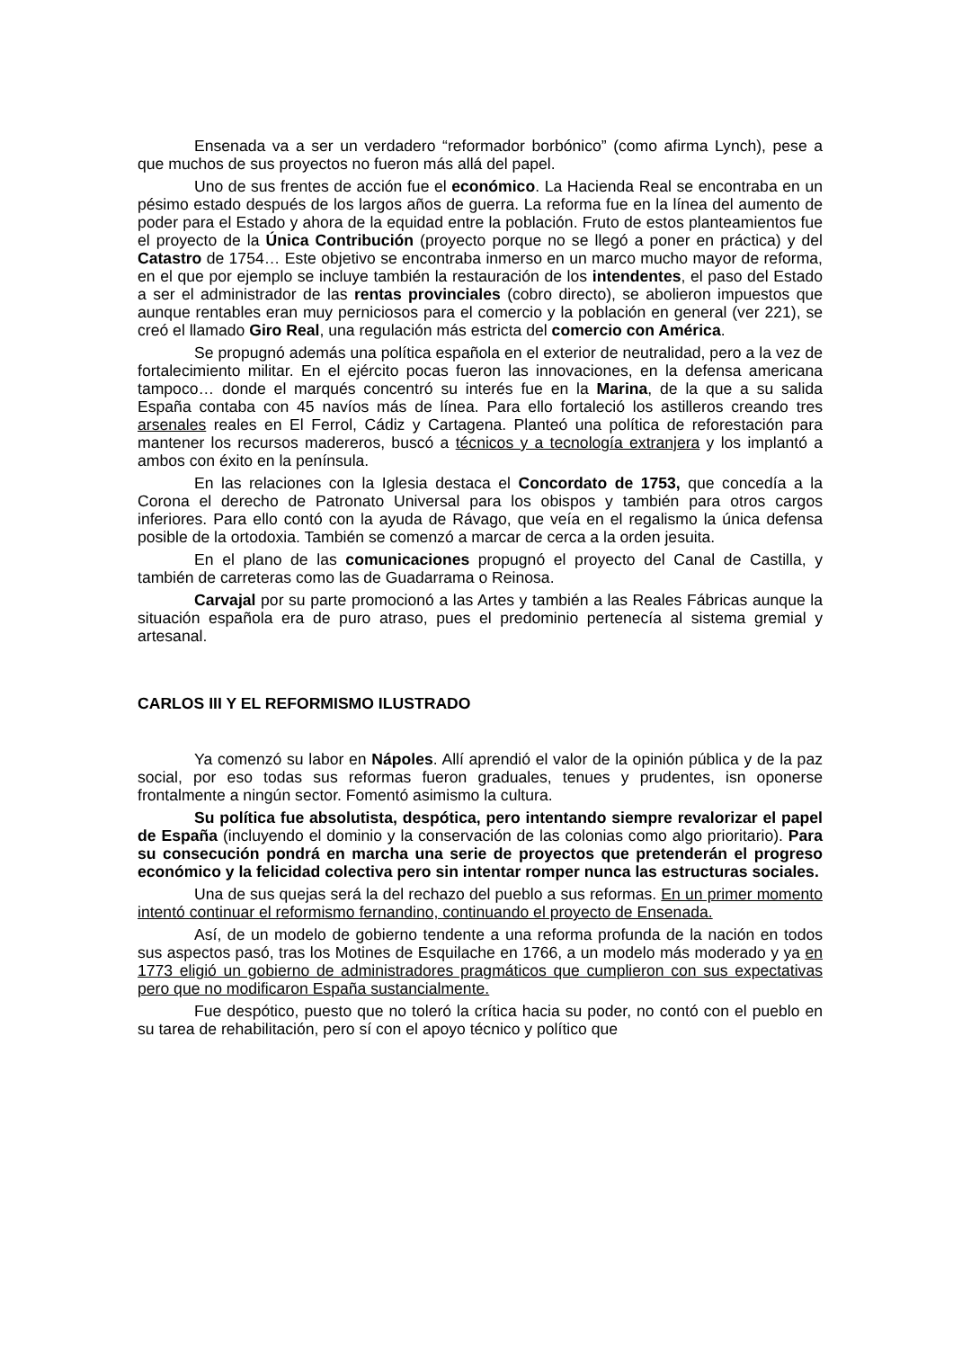Ensenada va a ser un verdadero “reformador borbónico” (como afirma Lynch), pese a que muchos de sus proyectos no fueron más allá del papel.
Uno de sus frentes de acción fue el económico. La Hacienda Real se encontraba en un pésimo estado después de los largos años de guerra. La reforma fue en la línea del aumento de poder para el Estado y ahora de la equidad entre la población. Fruto de estos planteamientos fue el proyecto de la Única Contribución (proyecto porque no se llegó a poner en práctica) y del Catastro de 1754… Este objetivo se encontraba inmerso en un marco mucho mayor de reforma, en el que por ejemplo se incluye también la restauración de los intendentes, el paso del Estado a ser el administrador de las rentas provinciales (cobro directo), se abolieron impuestos que aunque rentables eran muy perniciosos para el comercio y la población en general (ver 221), se creó el llamado Giro Real, una regulación más estricta del comercio con América.
Se propugnó además una política española en el exterior de neutralidad, pero a la vez de fortalecimiento militar. En el ejército pocas fueron las innovaciones, en la defensa americana tampoco… donde el marqués concentró su interés fue en la Marina, de la que a su salida España contaba con 45 navíos más de línea. Para ello fortaleció los astilleros creando tres arsenales reales en El Ferrol, Cádiz y Cartagena. Planteó una política de reforestación para mantener los recursos madereros, buscó a técnicos y a tecnología extranjera y los implantó a ambos con éxito en la península.
En las relaciones con la Iglesia destaca el Concordato de 1753, que concedía a la Corona el derecho de Patronato Universal para los obispos y también para otros cargos inferiores. Para ello contó con la ayuda de Rávago, que veía en el regalismo la única defensa posible de la ortodoxia. También se comenzó a marcar de cerca a la orden jesuita.
En el plano de las comunicaciones propugnó el proyecto del Canal de Castilla, y también de carreteras como las de Guadarrama o Reinosa.
Carvajal por su parte promocionó a las Artes y también a las Reales Fábricas aunque la situación española era de puro atraso, pues el predominio pertenecía al sistema gremial y artesanal.
CARLOS III Y EL REFORMISMO ILUSTRADO
Ya comenzó su labor en Nápoles. Allí aprendió el valor de la opinión pública y de la paz social, por eso todas sus reformas fueron graduales, tenues y prudentes, isn oponerse frontalmente a ningún sector. Fomentó asimismo la cultura.
Su política fue absolutista, despótica, pero intentando siempre revalorizar el papel de España (incluyendo el dominio y la conservación de las colonias como algo prioritario). Para su consecución pondrá en marcha una serie de proyectos que pretenderán el progreso económico y la felicidad colectiva pero sin intentar romper nunca las estructuras sociales.
Una de sus quejas será la del rechazo del pueblo a sus reformas. En un primer momento intentó continuar el reformismo fernandino, continuando el proyecto de Ensenada.
Así, de un modelo de gobierno tendente a una reforma profunda de la nación en todos sus aspectos pasó, tras los Motines de Esquilache en 1766, a un modelo más moderado y ya en 1773 eligió un gobierno de administradores pragmáticos que cumplieron con sus expectativas pero que no modificaron España sustancialmente.
Fue despótico, puesto que no toleró la crítica hacia su poder, no contó con el pueblo en su tarea de rehabilitación, pero sí con el apoyo técnico y político que